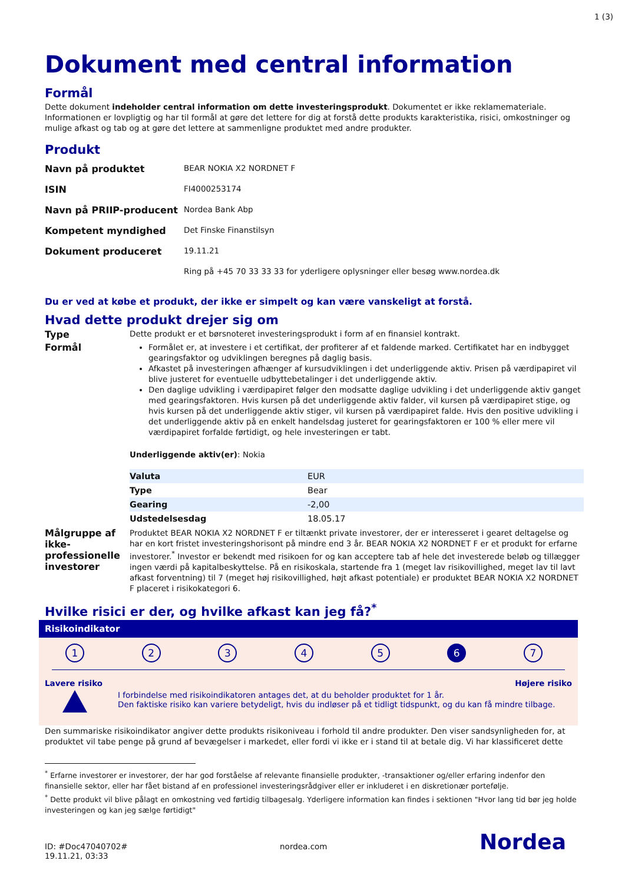1 (3)
Dokument med central information
Formål
Dette dokument indeholder central information om dette investeringsprodukt. Dokumentet er ikke reklamemateriale. Informationen er lovpligtig og har til formål at gøre det lettere for dig at forstå dette produkts karakteristika, risici, omkostninger og mulige afkast og tab og at gøre det lettere at sammenligne produktet med andre produkter.
Produkt
| Navn på produktet | BEAR NOKIA X2 NORDNET F |
| ISIN | FI4000253174 |
| Navn på PRIIP-producent | Nordea Bank Abp |
| Kompetent myndighed | Det Finske Finanstilsyn |
| Dokument produceret | 19.11.21 |
| | Ring på +45 70 33 33 33 for yderligere oplysninger eller besøg www.nordea.dk |
Du er ved at købe et produkt, der ikke er simpelt og kan være vanskeligt at forstå.
Hvad dette produkt drejer sig om
Type
Dette produkt er et børsnoteret investeringsprodukt i form af en finansiel kontrakt.
Formål
Formålet er, at investere i et certifikat, der profiterer af et faldende marked. Certifikatet har en indbygget gearingsfaktor og udviklingen beregnes på daglig basis.
Afkastet på investeringen afhænger af kursudviklingen i det underliggende aktiv. Prisen på værdipapiret vil blive justeret for eventuelle udbyttebetalinger i det underliggende aktiv.
Den daglige udvikling i værdipapiret følger den modsatte daglige udvikling i det underliggende aktiv ganget med gearingsfaktoren. Hvis kursen på det underliggende aktiv falder, vil kursen på værdipapiret stige, og hvis kursen på det underliggende aktiv stiger, vil kursen på værdipapiret falde. Hvis den positive udvikling i det underliggende aktiv på en enkelt handelsdag justeret for gearingsfaktoren er 100 % eller mere vil værdipapiret forfalde førtidigt, og hele investeringen er tabt.
Underliggende aktiv(er): Nokia
| Valuta | EUR |
| Type | Bear |
| Gearing | -2,00 |
| Udstedelsesdag | 18.05.17 |
Målgruppe af ikke-professionelle investorer
Produktet BEAR NOKIA X2 NORDNET F er tiltænkt private investorer, der er interesseret i gearet deltagelse og har en kort fristet investeringshorisont på mindre end 3 år. BEAR NOKIA X2 NORDNET F er et produkt for erfarne investorer.<sup>*</sup> Investor er bekendt med risikoen for og kan acceptere tab af hele det investerede beløb og tillægger ingen værdi på kapitalbeskyttelse. På en risikoskala, startende fra 1 (meget lav risikovillighed, meget lav til lavt afkast forventning) til 7 (meget høj risikovillighed, højt afkast potentiale) er produktet BEAR NOKIA X2 NORDNET F placeret i risikokategori 6.
Hvilke risici er der, og hvilke afkast kan jeg få?<sup>*</sup>
Risikoindikator
1 2 3 4 5 6 7
Lavere risiko Højere risiko
I forbindelse med risikoindikatoren antages det, at du beholder produktet for 1 år.
Den faktiske risiko kan variere betydeligt, hvis du indløser på et tidligt tidspunkt, og du kan få mindre tilbage.
Den summariske risikoindikator angiver dette produkts risikoniveau i forhold til andre produkter. Den viser sandsynligheden for, at produktet vil tabe penge på grund af bevægelser i markedet, eller fordi vi ikke er i stand til at betale dig. Vi har klassificeret dette
<sup>*</sup> Erfarne investorer er investorer, der har god forståelse af relevante finansielle produkter, -transaktioner og/eller erfaring indenfor den finansielle sektor, eller har fået bistand af en professionel investeringsrådgiver eller er inkluderet i en diskretionær portefølje.
<sup>*</sup> Dette produkt vil blive pålagt en omkostning ved førtidig tilbagesalg. Yderligere information kan findes i sektionen "Hvor lang tid bør jeg holde investeringen og kan jeg sælge førtidigt"
ID: #Doc47040702#
19.11.21, 03:33
nordea.com
Nordea